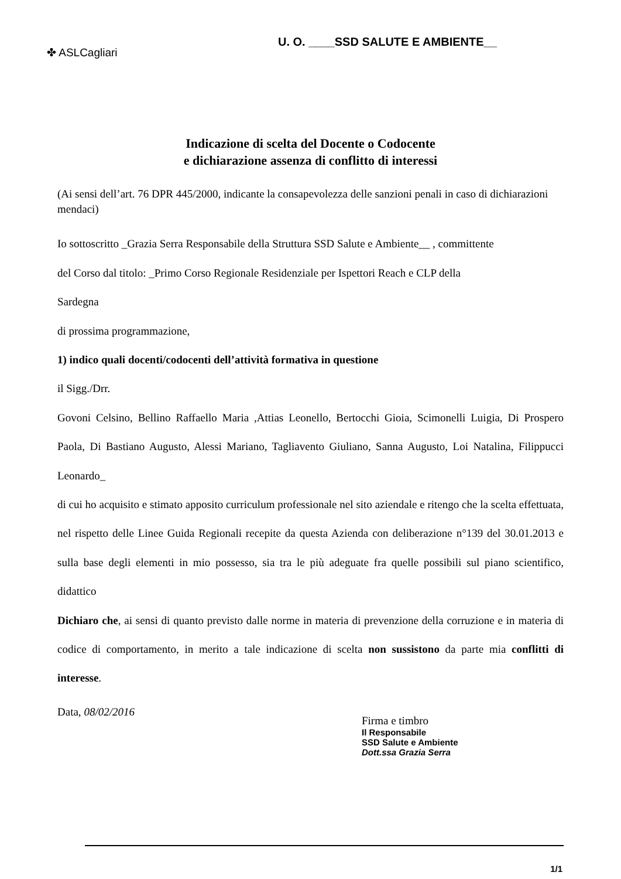✤ ASLCagliari
U. O. ____SSD SALUTE E AMBIENTE__
Indicazione di scelta del Docente o Codocente
e dichiarazione assenza di conflitto di interessi
(Ai sensi dell’art. 76 DPR 445/2000, indicante la consapevolezza delle sanzioni penali in caso di dichiarazioni mendaci)
Io sottoscritto _Grazia Serra Responsabile della Struttura SSD Salute e Ambiente__ , committente
del Corso dal titolo: _Primo Corso Regionale Residenziale per Ispettori Reach e CLP della
Sardegna
di prossima programmazione,
1) indico quali docenti/codocenti dell’attività formativa in questione
il Sigg./Drr.
Govoni Celsino, Bellino Raffaello Maria ,Attias Leonello, Bertocchi Gioia, Scimonelli Luigia, Di Prospero Paola, Di Bastiano Augusto, Alessi Mariano, Tagliavento Giuliano, Sanna Augusto, Loi Natalina, Filippucci Leonardo_
di cui ho acquisito e stimato apposito curriculum professionale nel sito aziendale e ritengo che la scelta effettuata, nel rispetto delle Linee Guida Regionali recepite da questa Azienda con deliberazione n°139 del 30.01.2013 e sulla base degli elementi in mio possesso, sia tra le più adeguate fra quelle possibili sul piano scientifico, didattico
Dichiaro che, ai sensi di quanto previsto dalle norme in materia di prevenzione della corruzione e in materia di codice di comportamento, in merito a tale indicazione di scelta non sussistono da parte mia conflitti di interesse.
Data, 08/02/2016
Firma e timbro
Il Responsabile
SSD Salute e Ambiente
Dott.ssa Grazia Serra
1/1